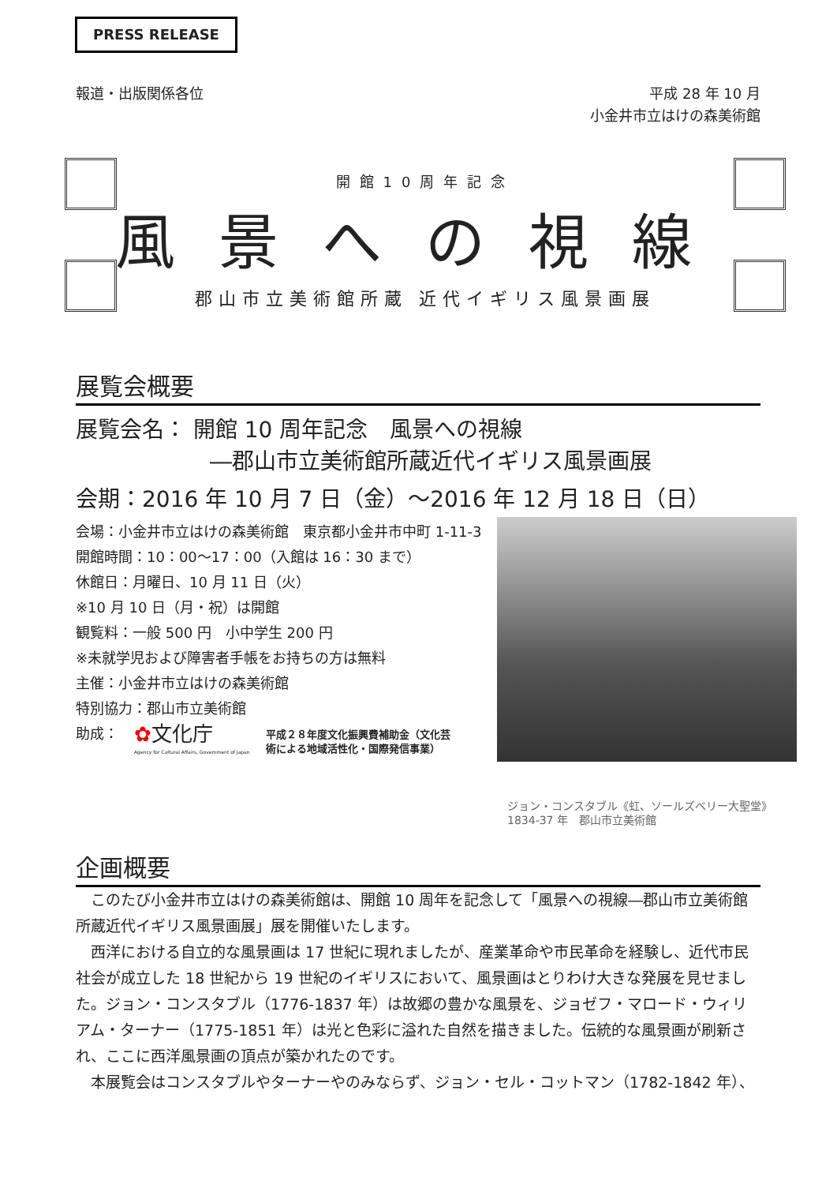PRESS RELEASE
報道・出版関係各位
平成 28 年 10 月
小金井市立はけの森美術館
開館10周年記念
風景への視線
郡山市立美術館所蔵 近代イギリス風景画展
展覧会概要
展覧会名： 開館 10 周年記念　風景への視線
―郡山市立美術館所蔵近代イギリス風景画展
会期：2016 年 10 月 7 日（金）～2016 年 12 月 18 日（日）
会場：小金井市立はけの森美術館　東京都小金井市中町 1-11-3
開館時間：10：00～17：00（入館は 16：30 まで）
休館日：月曜日、10 月 11 日（火）
※10 月 10 日（月・祝）は開館
観覧料：一般 500 円　小中学生 200 円
※未就学児および障害者手帳をお持ちの方は無料
主催：小金井市立はけの森美術館
特別協力：郡山市立美術館
助成：
✿文化庁
Agency for Cultural Affairs, Government of Japan
平成２８年度文化振興費補助金（文化芸
術による地域活性化・国際発信事業）
ジョン・コンスタブル《虹、ソールズベリー大聖堂》
1834-37 年　郡山市立美術館
企画概要
このたび小金井市立はけの森美術館は、開館 10 周年を記念して「風景への視線―郡山市立美術館所蔵近代イギリス風景画展」展を開催いたします。
西洋における自立的な風景画は 17 世紀に現れましたが、産業革命や市民革命を経験し、近代市民社会が成立した 18 世紀から 19 世紀のイギリスにおいて、風景画はとりわけ大きな発展を見せました。ジョン・コンスタブル（1776-1837 年）は故郷の豊かな風景を、ジョゼフ・マロード・ウィリアム・ターナー（1775-1851 年）は光と色彩に溢れた自然を描きました。伝統的な風景画が刷新され、ここに西洋風景画の頂点が築かれたのです。
本展覧会はコンスタブルやターナーやのみならず、ジョン・セル・コットマン（1782-1842 年）、